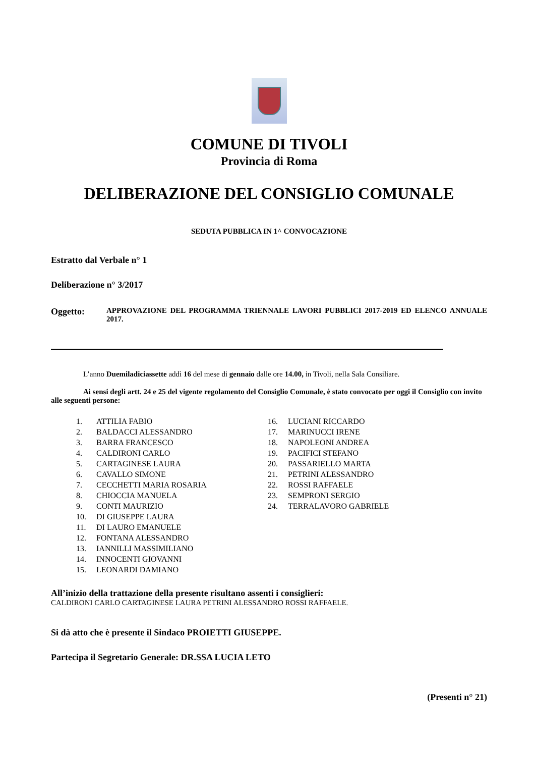COMUNE DI TIVOLI
Provincia di Roma
DELIBERAZIONE DEL CONSIGLIO COMUNALE
SEDUTA PUBBLICA IN 1^ CONVOCAZIONE
Estratto dal Verbale n° 1
Deliberazione n° 3/2017
Oggetto:
APPROVAZIONE DEL PROGRAMMA TRIENNALE LAVORI PUBBLICI 2017-2019 ED ELENCO ANNUALE 2017.
L’anno Duemiladiciassette addì 16 del mese di gennaio dalle ore 14.00, in Tivoli, nella Sala Consiliare.
Ai sensi degli artt. 24 e 25 del vigente regolamento del Consiglio Comunale, è stato convocato per oggi il Consiglio con invito alle seguenti persone:
1. ATTILIA FABIO
2. BALDACCI ALESSANDRO
3. BARRA FRANCESCO
4. CALDIRONI CARLO
5. CARTAGINESE LAURA
6. CAVALLO SIMONE
7. CECCHETTI MARIA ROSARIA
8. CHIOCCIA MANUELA
9. CONTI MAURIZIO
10. DI GIUSEPPE LAURA
11. DI LAURO EMANUELE
12. FONTANA ALESSANDRO
13. IANNILLI MASSIMILIANO
14. INNOCENTI GIOVANNI
15. LEONARDI DAMIANO
16. LUCIANI RICCARDO
17. MARINUCCI IRENE
18. NAPOLEONI ANDREA
19. PACIFICI STEFANO
20. PASSARIELLO MARTA
21. PETRINI ALESSANDRO
22. ROSSI RAFFAELE
23. SEMPRONI SERGIO
24. TERRALAVORO GABRIELE
All’inizio della trattazione della presente risultano assenti i consiglieri:
CALDIRONI CARLO CARTAGINESE LAURA PETRINI ALESSANDRO ROSSI RAFFAELE.
Si dà atto che è presente il Sindaco PROIETTI GIUSEPPE.
Partecipa il Segretario Generale: DR.SSA LUCIA LETO
(Presenti n° 21)